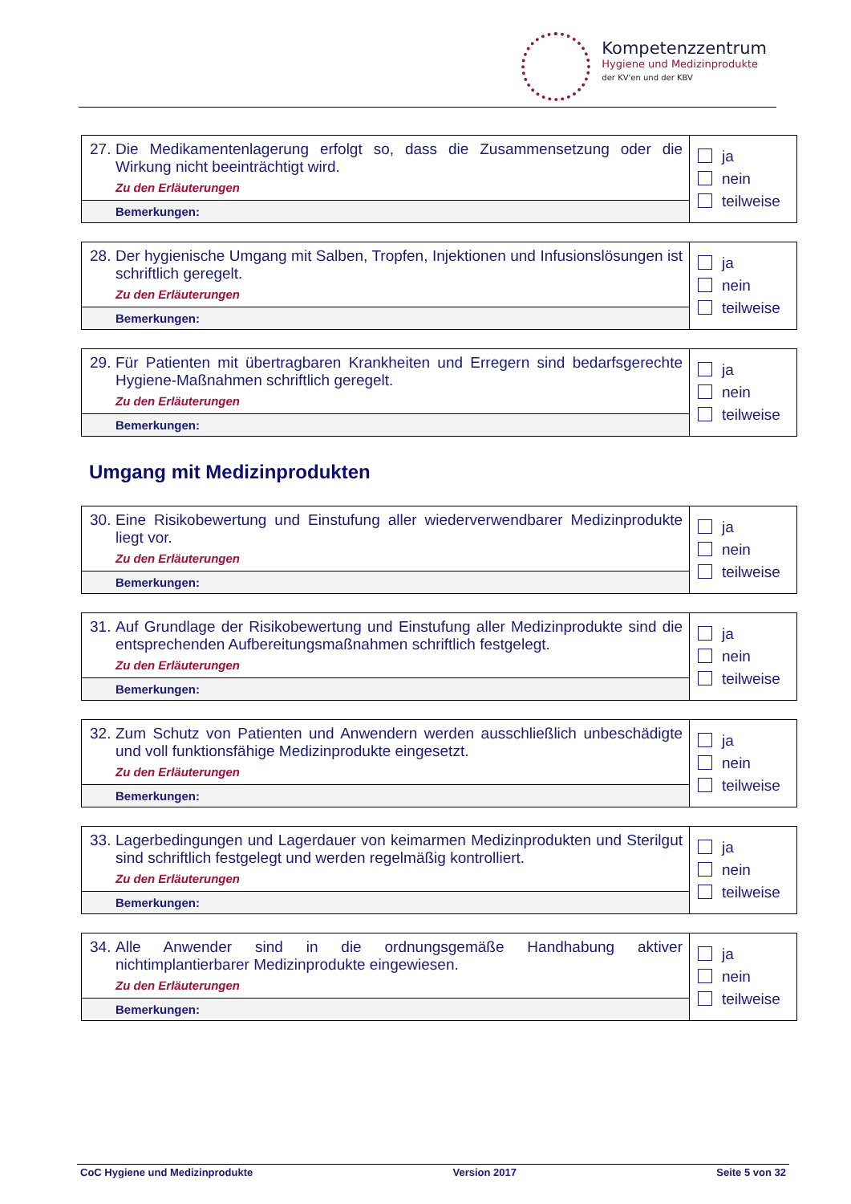Kompetenzzentrum
Hygiene und Medizinprodukte
der KV'en und der KBV
| 27. Die Medikamentenlagerung erfolgt so, dass die Zusammensetzung oder die Wirkung nicht beeinträchtigt wird. Zu den Erläuterungen | ja nein teilweise |
| Bemerkungen: | |
| 28. Der hygienische Umgang mit Salben, Tropfen, Injektionen und Infusionslösungen ist schriftlich geregelt. Zu den Erläuterungen | ja nein teilweise |
| Bemerkungen: | |
| 29. Für Patienten mit übertragbaren Krankheiten und Erregern sind bedarfsgerechte Hygiene-Maßnahmen schriftlich geregelt. Zu den Erläuterungen | ja nein teilweise |
| Bemerkungen: | |
Umgang mit Medizinprodukten
| 30. Eine Risikobewertung und Einstufung aller wiederverwendbarer Medizinprodukte liegt vor. Zu den Erläuterungen | ja nein teilweise |
| Bemerkungen: | |
| 31. Auf Grundlage der Risikobewertung und Einstufung aller Medizinprodukte sind die entsprechenden Aufbereitungsmaßnahmen schriftlich festgelegt. Zu den Erläuterungen | ja nein teilweise |
| Bemerkungen: | |
| 32. Zum Schutz von Patienten und Anwendern werden ausschließlich unbeschädigte und voll funktionsfähige Medizinprodukte eingesetzt. Zu den Erläuterungen | ja nein teilweise |
| Bemerkungen: | |
| 33. Lagerbedingungen und Lagerdauer von keimarmen Medizinprodukten und Sterilgut sind schriftlich festgelegt und werden regelmäßig kontrolliert. Zu den Erläuterungen | ja nein teilweise |
| Bemerkungen: | |
| 34. Alle Anwender sind in die ordnungsgemäße Handhabung aktiver nichtimplantierbarer Medizinprodukte eingewiesen. Zu den Erläuterungen | ja nein teilweise |
| Bemerkungen: | |
CoC Hygiene und Medizinprodukte Version 2017 Seite 5 von 32